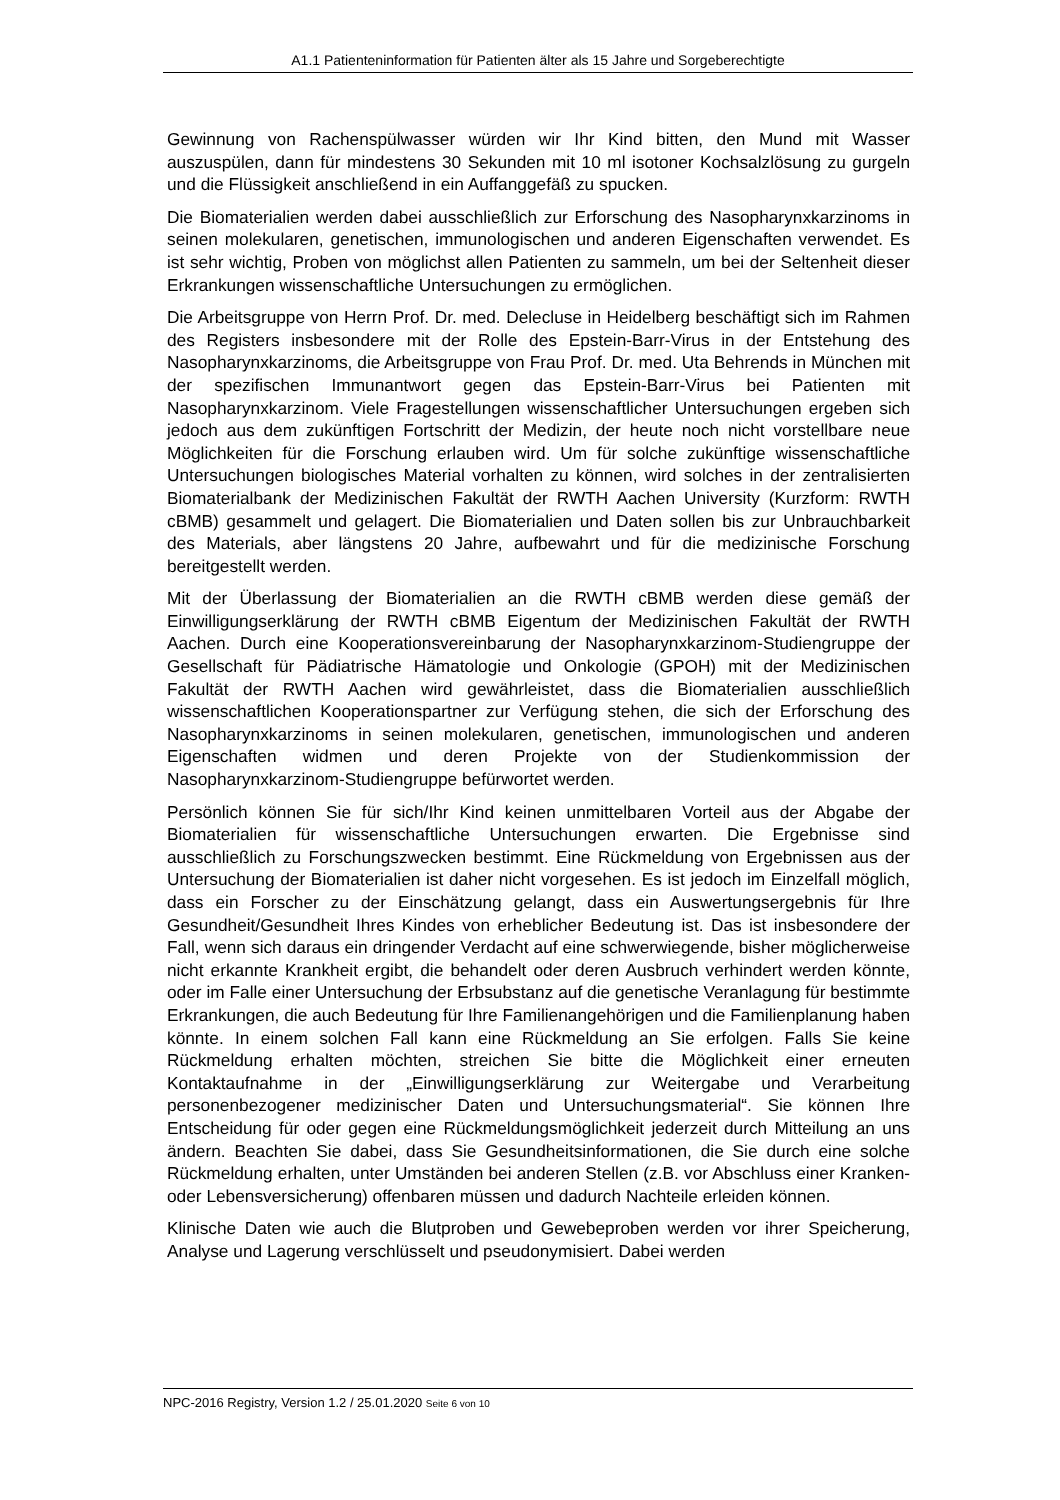A1.1 Patienteninformation für Patienten älter als 15 Jahre und Sorgeberechtigte
Gewinnung von Rachenspülwasser würden wir Ihr Kind bitten, den Mund mit Wasser auszuspülen, dann für mindestens 30 Sekunden mit 10 ml isotoner Kochsalzlösung zu gurgeln und die Flüssigkeit anschließend in ein Auffanggefäß zu spucken.
Die Biomaterialien werden dabei ausschließlich zur Erforschung des Nasopharynxkarzinoms in seinen molekularen, genetischen, immunologischen und anderen Eigenschaften verwendet. Es ist sehr wichtig, Proben von möglichst allen Patienten zu sammeln, um bei der Seltenheit dieser Erkrankungen wissenschaftliche Untersuchungen zu ermöglichen.
Die Arbeitsgruppe von Herrn Prof. Dr. med. Delecluse in Heidelberg beschäftigt sich im Rahmen des Registers insbesondere mit der Rolle des Epstein-Barr-Virus in der Entstehung des Nasopharynxkarzinoms, die Arbeitsgruppe von Frau Prof. Dr. med. Uta Behrends in München mit der spezifischen Immunantwort gegen das Epstein-Barr-Virus bei Patienten mit Nasopharynxkarzinom. Viele Fragestellungen wissenschaftlicher Untersuchungen ergeben sich jedoch aus dem zukünftigen Fortschritt der Medizin, der heute noch nicht vorstellbare neue Möglichkeiten für die Forschung erlauben wird. Um für solche zukünftige wissenschaftliche Untersuchungen biologisches Material vorhalten zu können, wird solches in der zentralisierten Biomaterialbank der Medizinischen Fakultät der RWTH Aachen University (Kurzform: RWTH cBMB) gesammelt und gelagert. Die Biomaterialien und Daten sollen bis zur Unbrauchbarkeit des Materials, aber längstens 20 Jahre, aufbewahrt und für die medizinische Forschung bereitgestellt werden.
Mit der Überlassung der Biomaterialien an die RWTH cBMB werden diese gemäß der Einwilligungserklärung der RWTH cBMB Eigentum der Medizinischen Fakultät der RWTH Aachen. Durch eine Kooperationsvereinbarung der Nasopharynxkarzinom-Studiengruppe der Gesellschaft für Pädiatrische Hämatologie und Onkologie (GPOH) mit der Medizinischen Fakultät der RWTH Aachen wird gewährleistet, dass die Biomaterialien ausschließlich wissenschaftlichen Kooperationspartner zur Verfügung stehen, die sich der Erforschung des Nasopharynxkarzinoms in seinen molekularen, genetischen, immunologischen und anderen Eigenschaften widmen und deren Projekte von der Studienkommission der Nasopharynxkarzinom-Studiengruppe befürwortet werden.
Persönlich können Sie für sich/Ihr Kind keinen unmittelbaren Vorteil aus der Abgabe der Biomaterialien für wissenschaftliche Untersuchungen erwarten. Die Ergebnisse sind ausschließlich zu Forschungszwecken bestimmt. Eine Rückmeldung von Ergebnissen aus der Untersuchung der Biomaterialien ist daher nicht vorgesehen. Es ist jedoch im Einzelfall möglich, dass ein Forscher zu der Einschätzung gelangt, dass ein Auswertungsergebnis für Ihre Gesundheit/Gesundheit Ihres Kindes von erheblicher Bedeutung ist. Das ist insbesondere der Fall, wenn sich daraus ein dringender Verdacht auf eine schwerwiegende, bisher möglicherweise nicht erkannte Krankheit ergibt, die behandelt oder deren Ausbruch verhindert werden könnte, oder im Falle einer Untersuchung der Erbsubstanz auf die genetische Veranlagung für bestimmte Erkrankungen, die auch Bedeutung für Ihre Familienangehörigen und die Familienplanung haben könnte. In einem solchen Fall kann eine Rückmeldung an Sie erfolgen. Falls Sie keine Rückmeldung erhalten möchten, streichen Sie bitte die Möglichkeit einer erneuten Kontaktaufnahme in der „Einwilligungserklärung zur Weitergabe und Verarbeitung personenbezogener medizinischer Daten und Untersuchungsmaterial“. Sie können Ihre Entscheidung für oder gegen eine Rückmeldungsmöglichkeit jederzeit durch Mitteilung an uns ändern. Beachten Sie dabei, dass Sie Gesundheitsinformationen, die Sie durch eine solche Rückmeldung erhalten, unter Umständen bei anderen Stellen (z.B. vor Abschluss einer Kranken- oder Lebensversicherung) offenbaren müssen und dadurch Nachteile erleiden können.
Klinische Daten wie auch die Blutproben und Gewebeproben werden vor ihrer Speicherung, Analyse und Lagerung verschlüsselt und pseudonymisiert. Dabei werden
NPC-2016 Registry, Version 1.2 / 25.01.2020 Seite 6 von 10